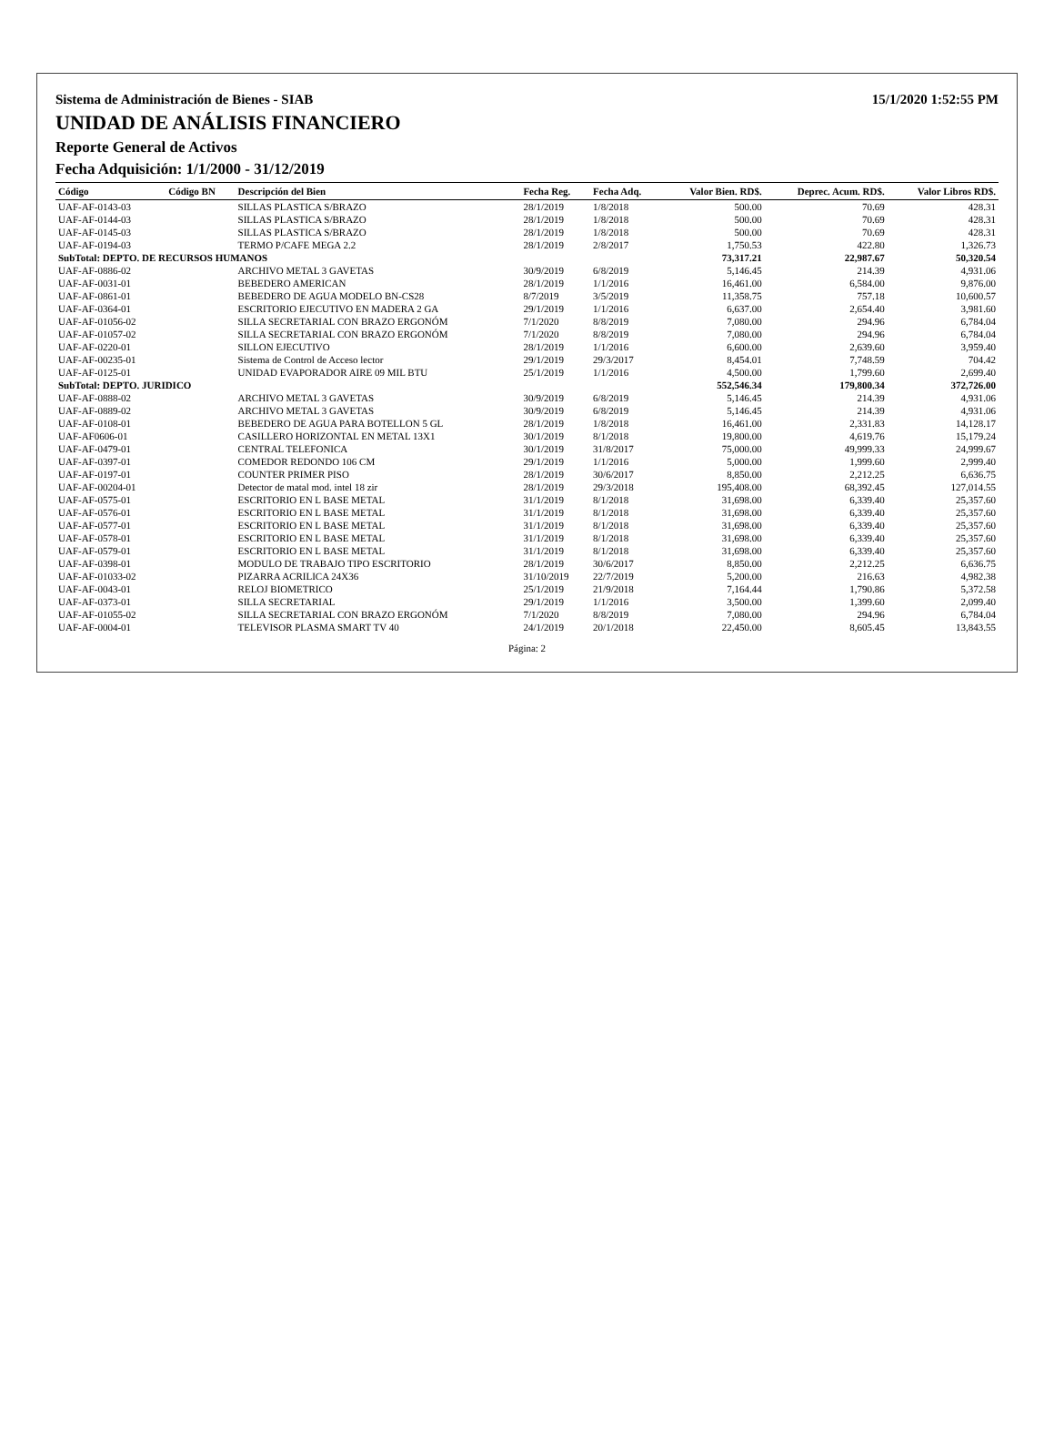Sistema de Administración de Bienes - SIAB 15/1/2020 1:52:55 PM
UNIDAD DE ANÁLISIS FINANCIERO
Reporte General de Activos
Fecha Adquisición: 1/1/2000 - 31/12/2019
| Código | Código BN | Descripción del Bien | Fecha Reg. | Fecha Adq. | Valor Bien. RD$. | Deprec. Acum. RD$. | Valor Libros RD$. |
| --- | --- | --- | --- | --- | --- | --- | --- |
| UAF-AF-0143-03 | | SILLAS PLASTICA S/BRAZO | 28/1/2019 | 1/8/2018 | 500.00 | 70.69 | 428.31 |
| UAF-AF-0144-03 | | SILLAS PLASTICA S/BRAZO | 28/1/2019 | 1/8/2018 | 500.00 | 70.69 | 428.31 |
| UAF-AF-0145-03 | | SILLAS PLASTICA S/BRAZO | 28/1/2019 | 1/8/2018 | 500.00 | 70.69 | 428.31 |
| UAF-AF-0194-03 | | TERMO P/CAFE MEGA 2.2 | 28/1/2019 | 2/8/2017 | 1,750.53 | 422.80 | 1,326.73 |
| SubTotal: DEPTO. DE RECURSOS HUMANOS | | | | | 73,317.21 | 22,987.67 | 50,320.54 |
| UAF-AF-0886-02 | | ARCHIVO METAL 3 GAVETAS | 30/9/2019 | 6/8/2019 | 5,146.45 | 214.39 | 4,931.06 |
| UAF-AF-0031-01 | | BEBEDERO AMERICAN | 28/1/2019 | 1/1/2016 | 16,461.00 | 6,584.00 | 9,876.00 |
| UAF-AF-0861-01 | | BEBEDERO DE AGUA MODELO BN-CS28 | 8/7/2019 | 3/5/2019 | 11,358.75 | 757.18 | 10,600.57 |
| UAF-AF-0364-01 | | ESCRITORIO EJECUTIVO EN MADERA 2 GA | 29/1/2019 | 1/1/2016 | 6,637.00 | 2,654.40 | 3,981.60 |
| UAF-AF-01056-02 | | SILLA SECRETARIAL CON BRAZO ERGONÓM | 7/1/2020 | 8/8/2019 | 7,080.00 | 294.96 | 6,784.04 |
| UAF-AF-01057-02 | | SILLA SECRETARIAL CON BRAZO ERGONÓM | 7/1/2020 | 8/8/2019 | 7,080.00 | 294.96 | 6,784.04 |
| UAF-AF-0220-01 | | SILLON EJECUTIVO | 28/1/2019 | 1/1/2016 | 6,600.00 | 2,639.60 | 3,959.40 |
| UAF-AF-00235-01 | | Sistema de Control de Acceso lector | 29/1/2019 | 29/3/2017 | 8,454.01 | 7,748.59 | 704.42 |
| UAF-AF-0125-01 | | UNIDAD EVAPORADOR AIRE 09 MIL BTU | 25/1/2019 | 1/1/2016 | 4,500.00 | 1,799.60 | 2,699.40 |
| SubTotal: DEPTO. JURIDICO | | | | | 552,546.34 | 179,800.34 | 372,726.00 |
| UAF-AF-0888-02 | | ARCHIVO METAL 3 GAVETAS | 30/9/2019 | 6/8/2019 | 5,146.45 | 214.39 | 4,931.06 |
| UAF-AF-0889-02 | | ARCHIVO METAL 3 GAVETAS | 30/9/2019 | 6/8/2019 | 5,146.45 | 214.39 | 4,931.06 |
| UAF-AF-0108-01 | | BEBEDERO DE AGUA PARA BOTELLON 5 GL | 28/1/2019 | 1/8/2018 | 16,461.00 | 2,331.83 | 14,128.17 |
| UAF-AF0606-01 | | CASILLERO HORIZONTAL EN METAL 13X1 | 30/1/2019 | 8/1/2018 | 19,800.00 | 4,619.76 | 15,179.24 |
| UAF-AF-0479-01 | | CENTRAL TELEFONICA | 30/1/2019 | 31/8/2017 | 75,000.00 | 49,999.33 | 24,999.67 |
| UAF-AF-0397-01 | | COMEDOR REDONDO 106 CM | 29/1/2019 | 1/1/2016 | 5,000.00 | 1,999.60 | 2,999.40 |
| UAF-AF-0197-01 | | COUNTER PRIMER PISO | 28/1/2019 | 30/6/2017 | 8,850.00 | 2,212.25 | 6,636.75 |
| UAF-AF-00204-01 | | Detector de matal mod. intel 18 zir | 28/1/2019 | 29/3/2018 | 195,408.00 | 68,392.45 | 127,014.55 |
| UAF-AF-0575-01 | | ESCRITORIO EN L BASE METAL | 31/1/2019 | 8/1/2018 | 31,698.00 | 6,339.40 | 25,357.60 |
| UAF-AF-0576-01 | | ESCRITORIO EN L BASE METAL | 31/1/2019 | 8/1/2018 | 31,698.00 | 6,339.40 | 25,357.60 |
| UAF-AF-0577-01 | | ESCRITORIO EN L BASE METAL | 31/1/2019 | 8/1/2018 | 31,698.00 | 6,339.40 | 25,357.60 |
| UAF-AF-0578-01 | | ESCRITORIO EN L BASE METAL | 31/1/2019 | 8/1/2018 | 31,698.00 | 6,339.40 | 25,357.60 |
| UAF-AF-0579-01 | | ESCRITORIO EN L BASE METAL | 31/1/2019 | 8/1/2018 | 31,698.00 | 6,339.40 | 25,357.60 |
| UAF-AF-0398-01 | | MODULO DE TRABAJO TIPO ESCRITORIO | 28/1/2019 | 30/6/2017 | 8,850.00 | 2,212.25 | 6,636.75 |
| UAF-AF-01033-02 | | PIZARRA ACRILICA 24X36 | 31/10/2019 | 22/7/2019 | 5,200.00 | 216.63 | 4,982.38 |
| UAF-AF-0043-01 | | RELOJ BIOMETRICO | 25/1/2019 | 21/9/2018 | 7,164.44 | 1,790.86 | 5,372.58 |
| UAF-AF-0373-01 | | SILLA SECRETARIAL | 29/1/2019 | 1/1/2016 | 3,500.00 | 1,399.60 | 2,099.40 |
| UAF-AF-01055-02 | | SILLA SECRETARIAL CON BRAZO ERGONÓM | 7/1/2020 | 8/8/2019 | 7,080.00 | 294.96 | 6,784.04 |
| UAF-AF-0004-01 | | TELEVISOR PLASMA SMART TV 40 | 24/1/2019 | 20/1/2018 | 22,450.00 | 8,605.45 | 13,843.55 |
Página: 2